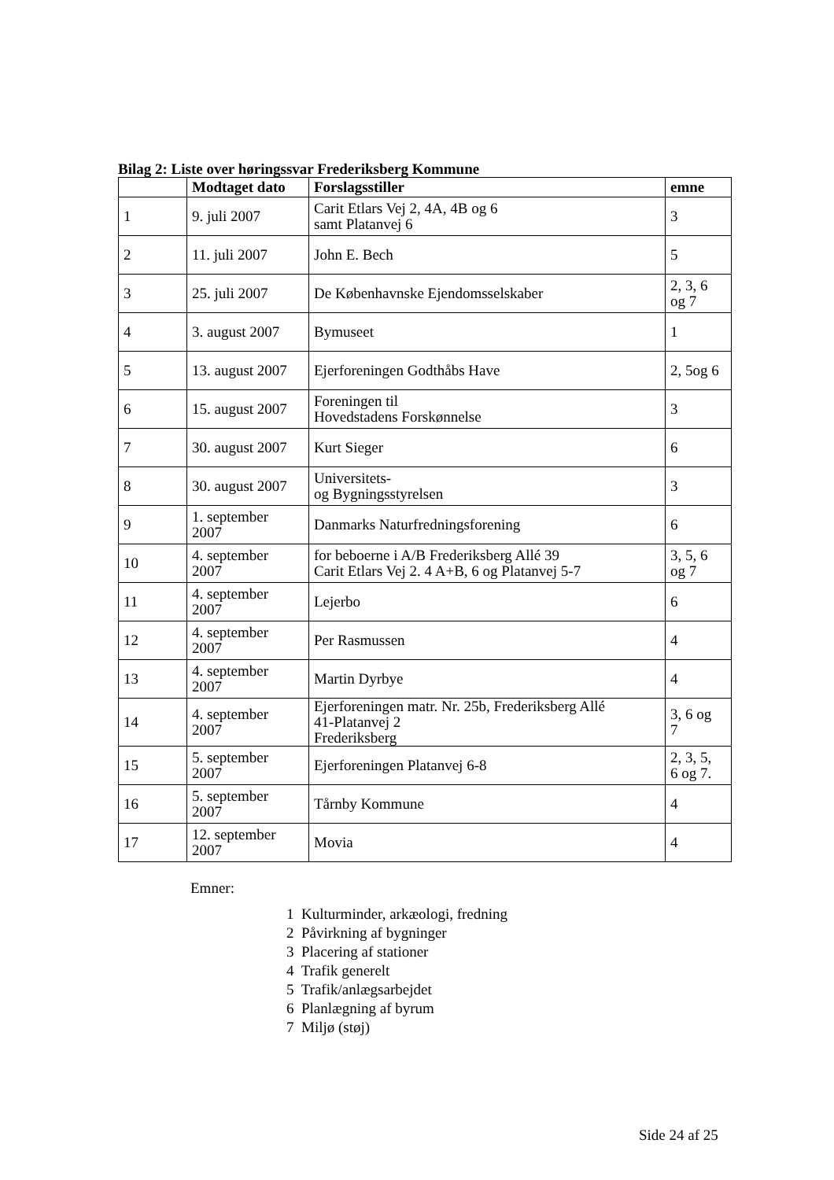Bilag 2: Liste over høringssvar Frederiksberg Kommune
| | Modtaget dato | Forslagsstiller | emne |
| --- | --- | --- | --- |
| 1 | 9. juli 2007 | Carit Etlars Vej 2, 4A, 4B og 6 samt Platanvej 6 | 3 |
| 2 | 11. juli 2007 | John E. Bech | 5 |
| 3 | 25. juli 2007 | De Københavnske Ejendomsselskaber | 2, 3, 6 og 7 |
| 4 | 3. august 2007 | Bymuseet | 1 |
| 5 | 13. august 2007 | Ejerforeningen Godthåbs Have | 2, 5og 6 |
| 6 | 15. august 2007 | Foreningen til Hovedstadens Forskønnelse | 3 |
| 7 | 30. august 2007 | Kurt Sieger | 6 |
| 8 | 30. august 2007 | Universitets- og Bygningsstyrelsen | 3 |
| 9 | 1. september 2007 | Danmarks Naturfredningsforening | 6 |
| 10 | 4. september 2007 | for beboerne i A/B Frederiksberg Allé 39 Carit Etlars Vej 2. 4 A+B, 6 og Platanvej 5-7 | 3, 5, 6 og 7 |
| 11 | 4. september 2007 | Lejerbo | 6 |
| 12 | 4. september 2007 | Per Rasmussen | 4 |
| 13 | 4. september 2007 | Martin Dyrbye | 4 |
| 14 | 4. september 2007 | Ejerforeningen matr. Nr. 25b, Frederiksberg Allé 41-Platanvej 2 Frederiksberg | 3, 6 og 7 |
| 15 | 5. september 2007 | Ejerforeningen Platanvej 6-8 | 2, 3, 5, 6 og 7. |
| 16 | 5. september 2007 | Tårnby Kommune | 4 |
| 17 | 12. september 2007 | Movia | 4 |
Emner:
1 Kulturminder, arkæologi, fredning
2 Påvirkning af bygninger
3 Placering af stationer
4 Trafik generelt
5 Trafik/anlægsarbejdet
6 Planlægning af byrum
7 Miljø (støj)
Side 24 af 25